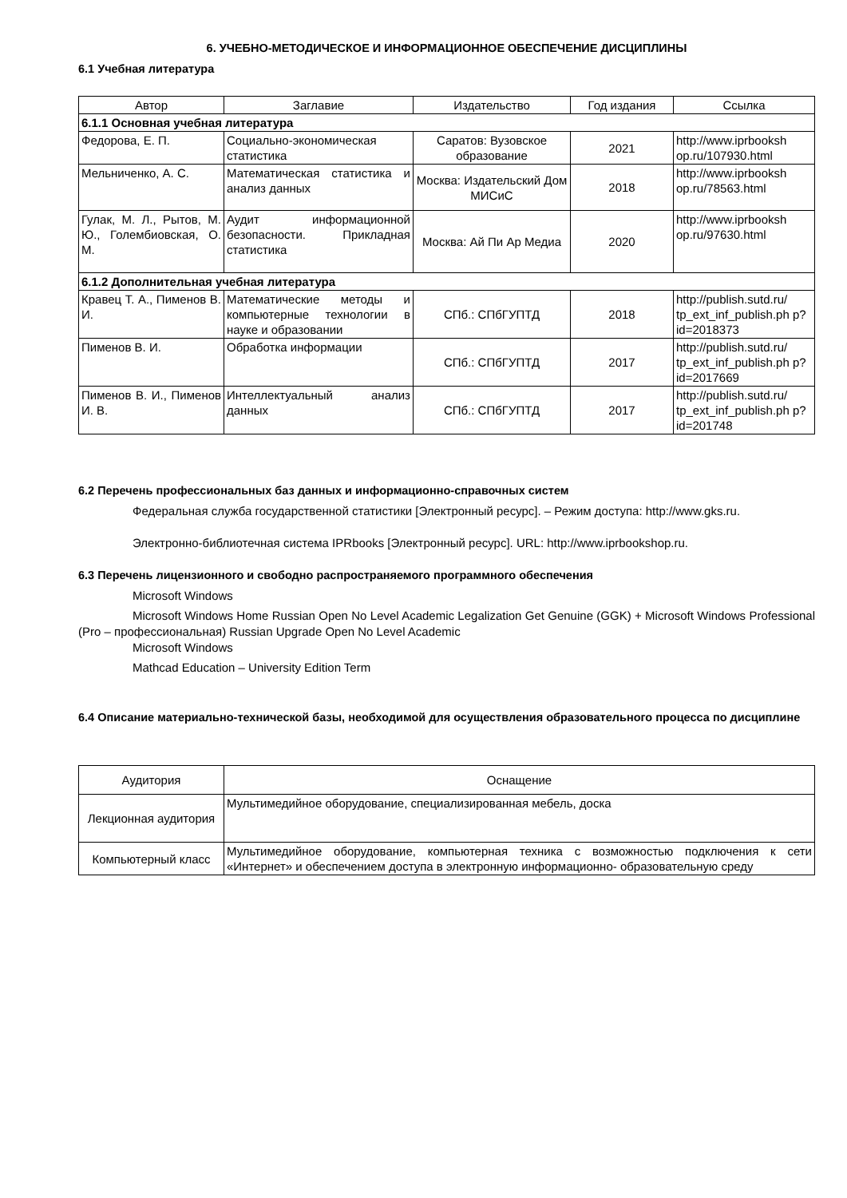6. УЧЕБНО-МЕТОДИЧЕСКОЕ И ИНФОРМАЦИОННОЕ ОБЕСПЕЧЕНИЕ ДИСЦИПЛИНЫ
6.1 Учебная литература
| Автор | Заглавие | Издательство | Год издания | Ссылка |
| --- | --- | --- | --- | --- |
| 6.1.1 Основная учебная литература | | | | |
| Федорова, Е. П. | Социально-экономическая статистика | Саратов: Вузовское образование | 2021 | http://www.iprbooksh op.ru/107930.html |
| Мельниченко, А. С. | Математическая статистика и анализ данных | Москва: Издательский Дом МИСиС | 2018 | http://www.iprbooksh op.ru/78563.html |
| Гулак, М. Л., Рытов, М. Ю., Голембиовская, О. М. | Аудит информационной безопасности. Прикладная статистика | Москва: Ай Пи Ар Медиа | 2020 | http://www.iprbooksh op.ru/97630.html |
| 6.1.2 Дополнительная учебная литература | | | | |
| Кравец Т. А., Пименов В. И. | Математические методы и компьютерные технологии в науке и образовании | СПб.: СПбГУПТД | 2018 | http://publish.sutd.ru/ tp_ext_inf_publish.ph p?id=2018373 |
| Пименов В. И. | Обработка информации | СПб.: СПбГУПТД | 2017 | http://publish.sutd.ru/ tp_ext_inf_publish.ph p?id=2017669 |
| Пименов В. И., Пименов И. В. | Интеллектуальный анализ данных | СПб.: СПбГУПТД | 2017 | http://publish.sutd.ru/ tp_ext_inf_publish.ph p?id=201748 |
6.2 Перечень профессиональных баз данных и информационно-справочных систем
Федеральная служба государственной статистики [Электронный ресурс]. – Режим доступа: http://www.gks.ru.
Электронно-библиотечная система IPRbooks [Электронный ресурс]. URL: http://www.iprbookshop.ru.
6.3 Перечень лицензионного и свободно распространяемого программного обеспечения
Microsoft Windows
Microsoft Windows Home Russian Open No Level Academic Legalization Get Genuine (GGK) + Microsoft Windows Professional (Pro – профессиональная) Russian Upgrade Open No Level Academic
Microsoft Windows
Mathcad Education – University Edition Term
6.4 Описание материально-технической базы, необходимой для осуществления образовательного процесса по дисциплине
| Аудитория | Оснащение |
| --- | --- |
| Лекционная аудитория | Мультимедийное оборудование, специализированная мебель, доска |
| Компьютерный класс | Мультимедийное оборудование, компьютерная техника с возможностью подключения к сети «Интернет» и обеспечением доступа в электронную информационно- образовательную среду |